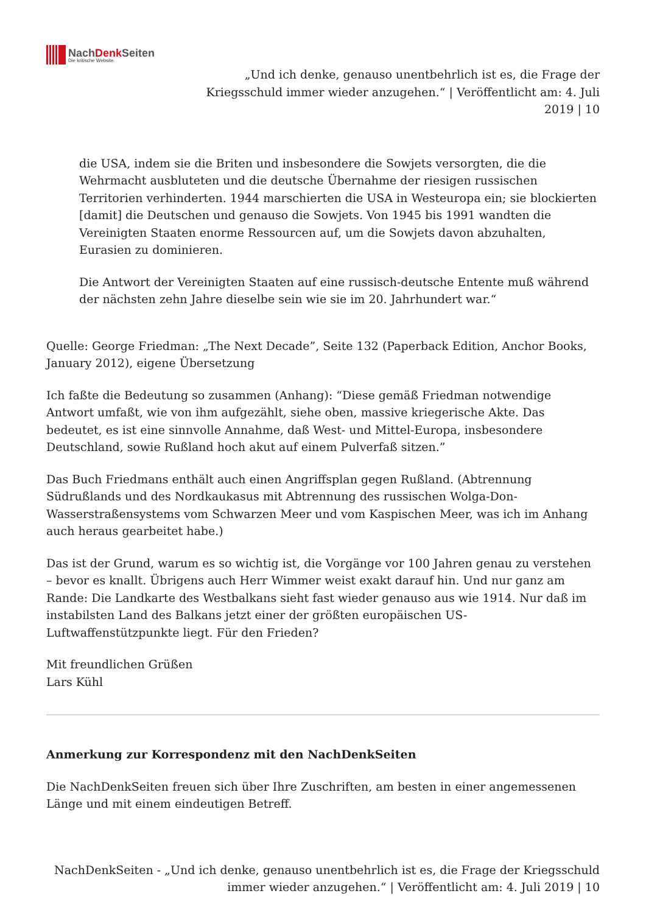NachDenk Seiten
Die kritische Website
„Und ich denke, genauso unentbehrlich ist es, die Frage der Kriegsschuld immer wieder anzugehen.“ | Veröffentlicht am: 4. Juli 2019 | 10
die USA, indem sie die Briten und insbesondere die Sowjets versorgten, die die Wehrmacht ausbluteten und die deutsche Übernahme der riesigen russischen Territorien verhinderten. 1944 marschierten die USA in Westeuropa ein; sie blockierten [damit] die Deutschen und genauso die Sowjets. Von 1945 bis 1991 wandten die Vereinigten Staaten enorme Ressourcen auf, um die Sowjets davon abzuhalten, Eurasien zu dominieren.
Die Antwort der Vereinigten Staaten auf eine russisch-deutsche Entente muß während der nächsten zehn Jahre dieselbe sein wie sie im 20. Jahrhundert war.“
Quelle: George Friedman: „The Next Decade”, Seite 132 (Paperback Edition, Anchor Books, January 2012), eigene Übersetzung
Ich faßte die Bedeutung so zusammen (Anhang): “Diese gemäß Friedman notwendige Antwort umfaßt, wie von ihm aufgezählt, siehe oben, massive kriegerische Akte. Das bedeutet, es ist eine sinnvolle Annahme, daß West- und Mittel-Europa, insbesondere Deutschland, sowie Rußland hoch akut auf einem Pulverfaß sitzen.”
Das Buch Friedmans enthält auch einen Angriffsplan gegen Rußland. (Abtrennung Südrußlands und des Nordkaukasus mit Abtrennung des russischen Wolga-Don-Wasserstraßensystems vom Schwarzen Meer und vom Kaspischen Meer, was ich im Anhang auch heraus gearbeitet habe.)
Das ist der Grund, warum es so wichtig ist, die Vorgänge vor 100 Jahren genau zu verstehen – bevor es knallt. Übrigens auch Herr Wimmer weist exakt darauf hin. Und nur ganz am Rande: Die Landkarte des Westbalkans sieht fast wieder genauso aus wie 1914. Nur daß im instabilsten Land des Balkans jetzt einer der größten europäischen US-Luftwaffenstützpunkte liegt. Für den Frieden?
Mit freundlichen Grüßen
Lars Kühl
Anmerkung zur Korrespondenz mit den NachDenkSeiten
Die NachDenkSeiten freuen sich über Ihre Zuschriften, am besten in einer angemessenen Länge und mit einem eindeutigen Betreff.
NachDenkSeiten - „Und ich denke, genauso unentbehrlich ist es, die Frage der Kriegsschuld immer wieder anzugehen.“ | Veröffentlicht am: 4. Juli 2019 | 10